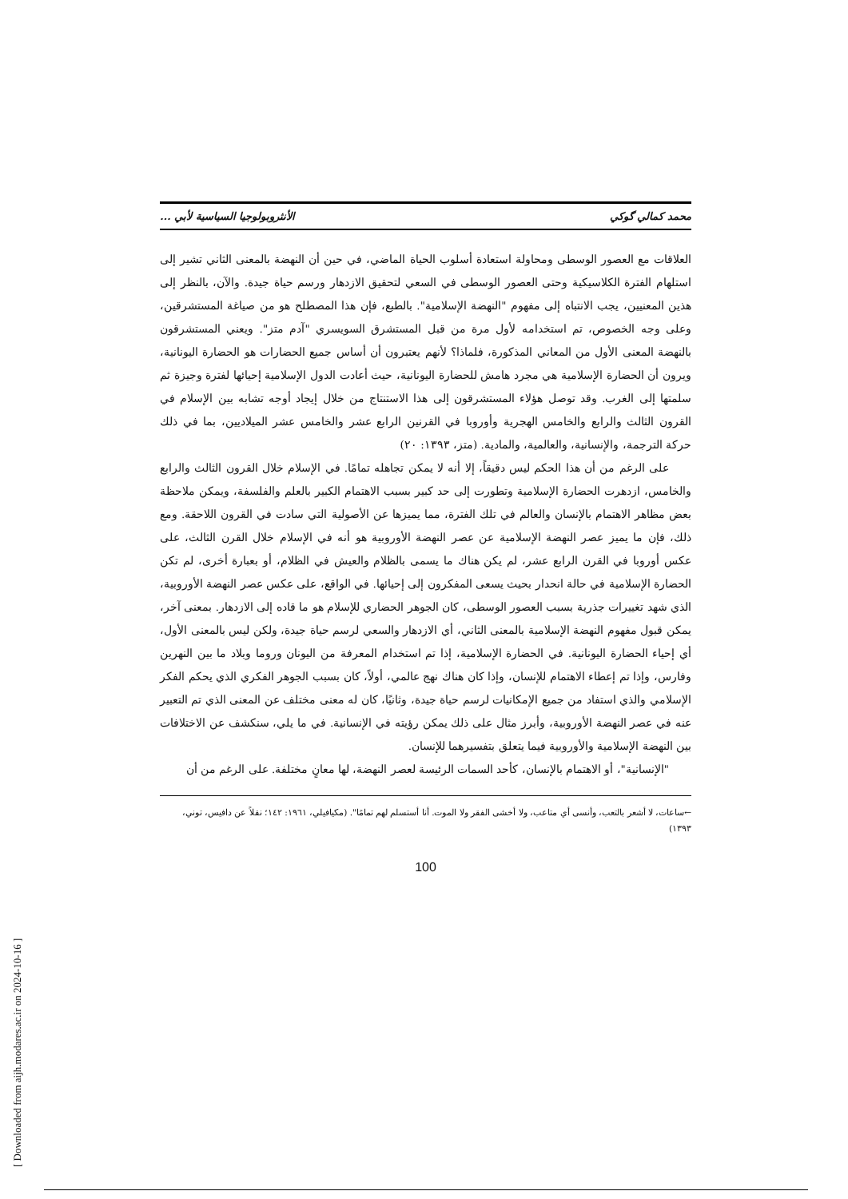محمد كمالي گوكي الأنثروبولوجيا السياسية لأبي ...
العلاقات مع العصور الوسطى ومحاولة استعادة أسلوب الحياة الماضي، في حين أن النهضة بالمعنى الثاني تشير إلى استلهام الفترة الكلاسيكية وحتى العصور الوسطى في السعي لتحقيق الازدهار ورسم حياة جيدة. والآن، بالنظر إلى هذين المعنيين، يجب الانتباه إلى مفهوم "النهضة الإسلامية". بالطبع، فإن هذا المصطلح هو من صياغة المستشرقين، وعلى وجه الخصوص، تم استخدامه لأول مرة من قبل المستشرق السويسري "آدم متز". ويعني المستشرقون بالنهضة المعنى الأول من المعاني المذكورة، فلماذا؟ لأنهم يعتبرون أن أساس جميع الحضارات هو الحضارة اليونانية، ويرون أن الحضارة الإسلامية هي مجرد هامش للحضارة اليونانية، حيث أعادت الدول الإسلامية إحيائها لفترة وجيزة ثم سلمتها إلى الغرب. وقد توصل هؤلاء المستشرقون إلى هذا الاستنتاج من خلال إيجاد أوجه تشابه بين الإسلام في القرون الثالث والرابع والخامس الهجرية وأوروبا في القرنين الرابع عشر والخامس عشر الميلاديين، بما في ذلك حركة الترجمة، والإنسانية، والعالمية، والمادية. (متز، ١٣٩٣: ٢٠)
على الرغم من أن هذا الحكم ليس دقيقاً، إلا أنه لا يمكن تجاهله تمامًا. في الإسلام خلال القرون الثالث والرابع والخامس، ازدهرت الحضارة الإسلامية وتطورت إلى حد كبير بسبب الاهتمام الكبير بالعلم والفلسفة، ويمكن ملاحظة بعض مظاهر الاهتمام بالإنسان والعالم في تلك الفترة، مما يميزها عن الأصولية التي سادت في القرون اللاحقة. ومع ذلك، فإن ما يميز عصر النهضة الإسلامية عن عصر النهضة الأوروبية هو أنه في الإسلام خلال القرن الثالث، على عكس أوروبا في القرن الرابع عشر، لم يكن هناك ما يسمى بالظلام والعيش في الظلام، أو بعبارة أخرى، لم تكن الحضارة الإسلامية في حالة انحدار بحيث يسعى المفكرون إلى إحيائها. في الواقع، على عكس عصر النهضة الأوروبية، الذي شهد تغييرات جذرية بسبب العصور الوسطى، كان الجوهر الحضاري للإسلام هو ما قاده إلى الازدهار. بمعنى آخر، يمكن قبول مفهوم النهضة الإسلامية بالمعنى الثاني، أي الازدهار والسعي لرسم حياة جيدة، ولكن ليس بالمعنى الأول، أي إحياء الحضارة اليونانية. في الحضارة الإسلامية، إذا تم استخدام المعرفة من اليونان وروما وبلاد ما بين النهرين وفارس، وإذا تم إعطاء الاهتمام للإنسان، وإذا كان هناك نهج عالمي، أولاً، كان بسبب الجوهر الفكري الذي يحكم الفكر الإسلامي والذي استفاد من جميع الإمكانيات لرسم حياة جيدة، وثانيًا، كان له معنى مختلف عن المعنى الذي تم التعبير عنه في عصر النهضة الأوروبية، وأبرز مثال على ذلك يمكن رؤيته في الإنسانية. في ما يلي، سنكشف عن الاختلافات بين النهضة الإسلامية والأوروبية فيما يتعلق بتفسيرهما للإنسان.
"الإنسانية"، أو الاهتمام بالإنسان، كأحد السمات الرئيسة لعصر النهضة، لها معانٍ مختلفة. على الرغم من أن
←ساعات، لا أشعر بالتعب، وأنسى أي متاعب، ولا أخشى الفقر ولا الموت. أنا أستسلم لهم تمامًا". (مكيافيلي، ١٩٦١: ١٤٢؛ نقلاً عن دافيس، توني، ١٣٩٣)
100
[ Downloaded from aijh.modares.ac.ir on 2024-10-16 ]